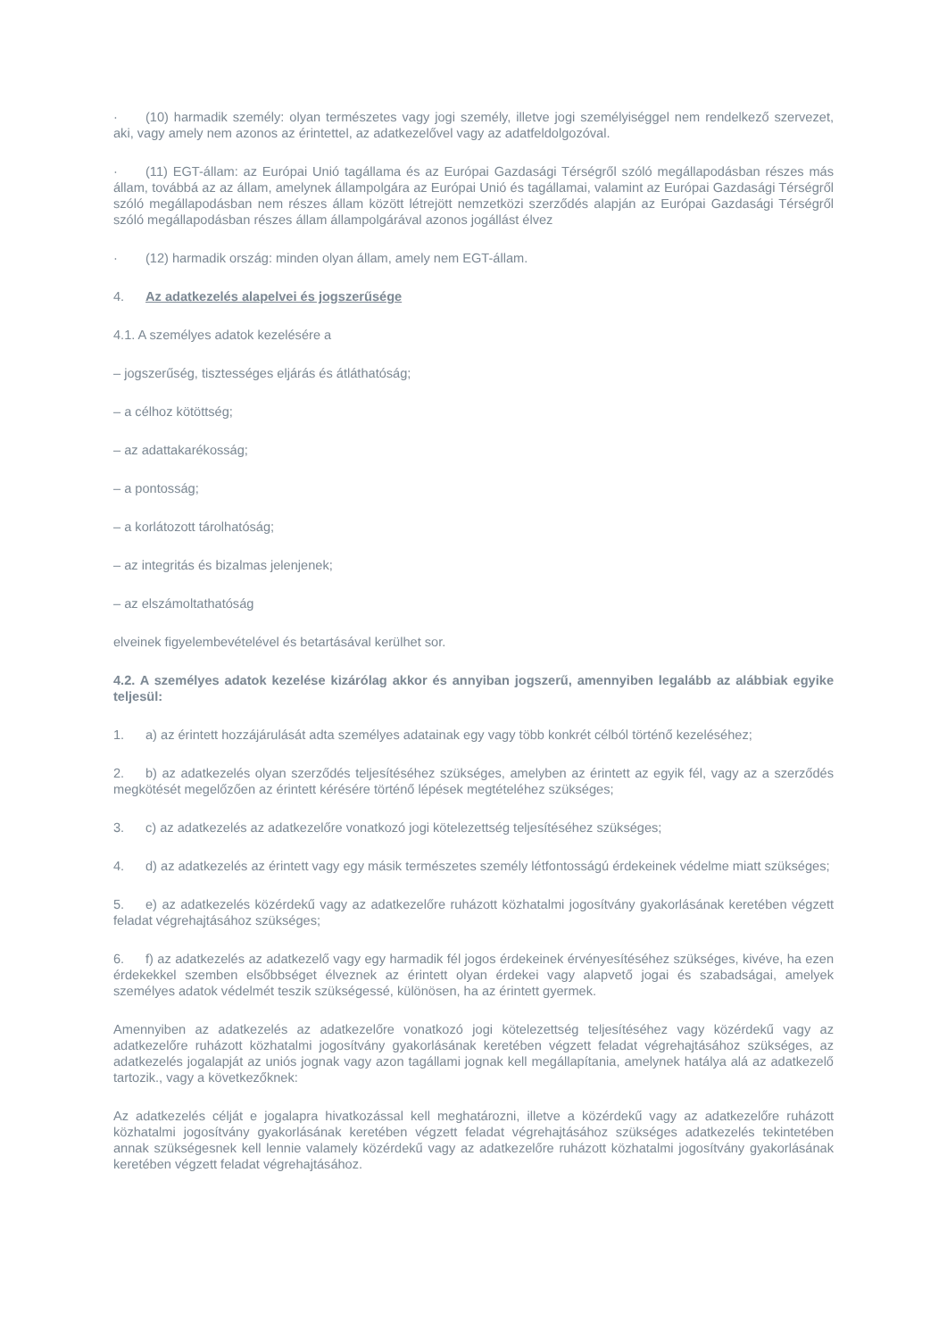· (10) harmadik személy: olyan természetes vagy jogi személy, illetve jogi személyiséggel nem rendelkező szervezet, aki, vagy amely nem azonos az érintettel, az adatkezelővel vagy az adatfeldolgozóval.
· (11) EGT-állam: az Európai Unió tagállama és az Európai Gazdasági Térségről szóló megállapodásban részes más állam, továbbá az az állam, amelynek állampolgára az Európai Unió és tagállamai, valamint az Európai Gazdasági Térségről szóló megállapodásban nem részes állam között létrejött nemzetközi szerződés alapján az Európai Gazdasági Térségről szóló megállapodásban részes állam állampolgárával azonos jogállást élvez
· (12) harmadik ország: minden olyan állam, amely nem EGT-állam.
4. Az adatkezelés alapelvei és jogszerűsége
4.1. A személyes adatok kezelésére a
– jogszerűség, tisztességes eljárás és átláthatóság;
– a célhoz kötöttség;
– az adattakarékosság;
– a pontosság;
– a korlátozott tárolhatóság;
– az integritás és bizalmas jelenjenek;
– az elszámoltathatóság
elveinek figyelembevételével és betartásával kerülhet sor.
4.2. A személyes adatok kezelése kizárólag akkor és annyiban jogszerű, amennyiben legalább az alábbiak egyike teljesül:
1. a) az érintett hozzájárulását adta személyes adatainak egy vagy több konkrét célból történő kezeléséhez;
2. b) az adatkezelés olyan szerződés teljesítéséhez szükséges, amelyben az érintett az egyik fél, vagy az a szerződés megkötését megelőzően az érintett kérésére történő lépések megtételéhez szükséges;
3. c) az adatkezelés az adatkezelőre vonatkozó jogi kötelezettség teljesítéséhez szükséges;
4. d) az adatkezelés az érintett vagy egy másik természetes személy létfontosságú érdekeinek védelme miatt szükséges;
5. e) az adatkezelés közérdekű vagy az adatkezelőre ruházott közhatalmi jogosítvány gyakorlásának keretében végzett feladat végrehajtásához szükséges;
6. f) az adatkezelés az adatkezelő vagy egy harmadik fél jogos érdekeinek érvényesítéséhez szükséges, kivéve, ha ezen érdekekkel szemben elsőbbséget élveznek az érintett olyan érdekei vagy alapvető jogai és szabadságai, amelyek személyes adatok védelmét teszik szükségessé, különösen, ha az érintett gyermek.
Amennyiben az adatkezelés az adatkezelőre vonatkozó jogi kötelezettség teljesítéséhez vagy közérdekű vagy az adatkezelőre ruházott közhatalmi jogosítvány gyakorlásának keretében végzett feladat végrehajtásához szükséges, az adatkezelés jogalapját az uniós jognak vagy azon tagállami jognak kell megállapítania, amelynek hatálya alá az adatkezelő tartozik., vagy a következőknek:
Az adatkezelés célját e jogalapra hivatkozással kell meghatározni, illetve a közérdekű vagy az adatkezelőre ruházott közhatalmi jogosítvány gyakorlásának keretében végzett feladat végrehajtásához szükséges adatkezelés tekintetében annak szükségesnek kell lennie valamely közérdekű vagy az adatkezelőre ruházott közhatalmi jogosítvány gyakorlásának keretében végzett feladat végrehajtásához.